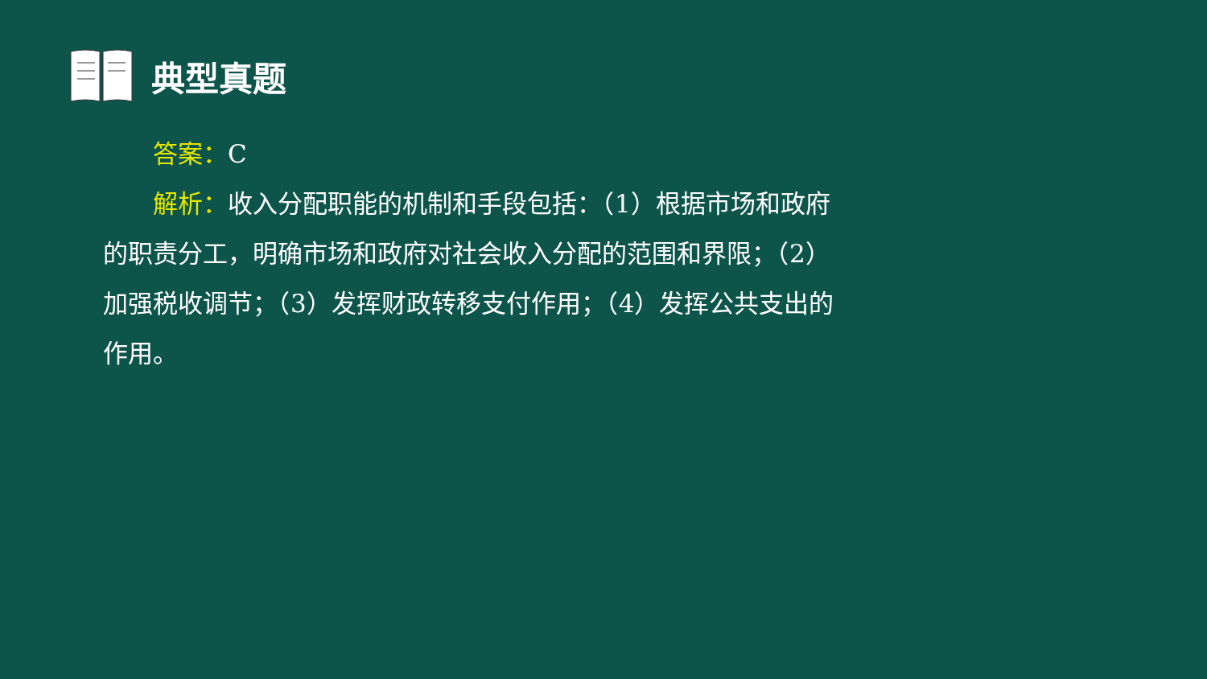典型真题
  答案：C
  解析：收入分配职能的机制和手段包括：（1）根据市场和政府的职责分工，明确市场和政府对社会收入分配的范围和界限；（2）加强税收调节；（3）发挥财政转移支付作用；（4）发挥公共支出的作用。